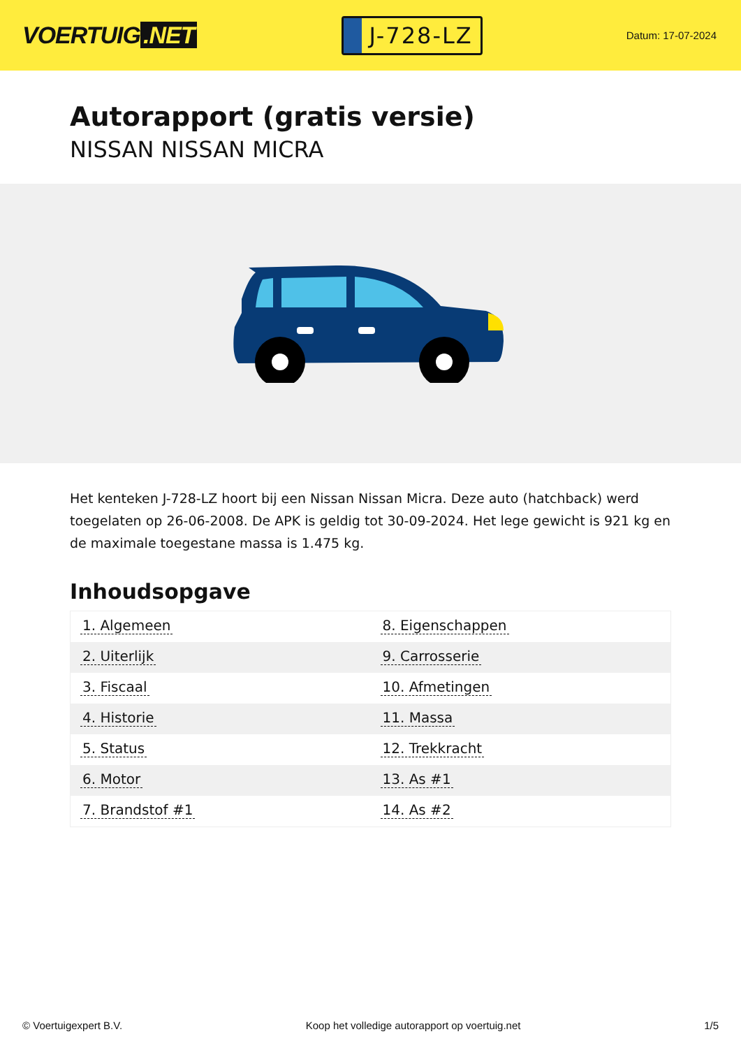VOERTUIG.NET
J-728-LZ
Datum: 17-07-2024
Autorapport (gratis versie)
NISSAN NISSAN MICRA
Het kenteken J-728-LZ hoort bij een Nissan Nissan Micra. Deze auto (hatchback) werd toegelaten op 26-06-2008. De APK is geldig tot 30-09-2024. Het lege gewicht is 921 kg en de maximale toegestane massa is 1.475 kg.
Inhoudsopgave
| 1. Algemeen | 8. Eigenschappen |
| 2. Uiterlijk | 9. Carrosserie |
| 3. Fiscaal | 10. Afmetingen |
| 4. Historie | 11. Massa |
| 5. Status | 12. Trekkracht |
| 6. Motor | 13. As #1 |
| 7. Brandstof #1 | 14. As #2 |
© Voertuigexpert B.V. Koop het volledige autorapport op voertuig.net 1/5